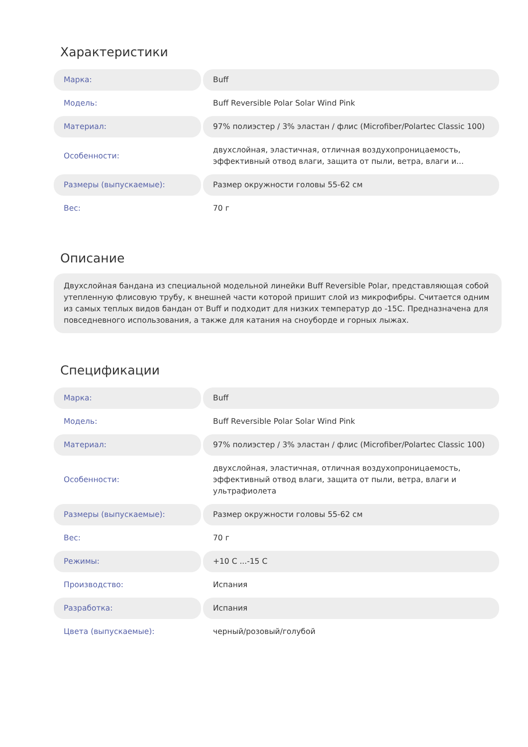Характеристики
| Марка: | Buff |
| Модель: | Buff Reversible Polar Solar Wind Pink |
| Материал: | 97% полиэстер / 3% эластан / флис (Microfiber/Polartec Classic 100) |
| Особенности: | двухслойная, эластичная, отличная воздухопроницаемость, эффективный отвод влаги, защита от пыли, ветра, влаги и... |
| Размеры (выпускаемые): | Размер окружности головы 55-62 см |
| Вес: | 70 г |
Описание
Двухслойная бандана из специальной модельной линейки Buff Reversible Polar, представляющая собой утепленную флисовую трубу, к внешней части которой пришит слой из микрофибры. Считается одним из самых теплых видов бандан от Buff и подходит для низких температур до -15С. Предназначена для повседневного использования, а также для катания на сноуборде и горных лыжах.
Спецификации
| Марка: | Buff |
| Модель: | Buff Reversible Polar Solar Wind Pink |
| Материал: | 97% полиэстер / 3% эластан / флис (Microfiber/Polartec Classic 100) |
| Особенности: | двухслойная, эластичная, отличная воздухопроницаемость, эффективный отвод влаги, защита от пыли, ветра, влаги и ультрафиолета |
| Размеры (выпускаемые): | Размер окружности головы 55-62 см |
| Вес: | 70 г |
| Режимы: | +10 C ...-15 C |
| Производство: | Испания |
| Разработка: | Испания |
| Цвета (выпускаемые): | черный/розовый/голубой |